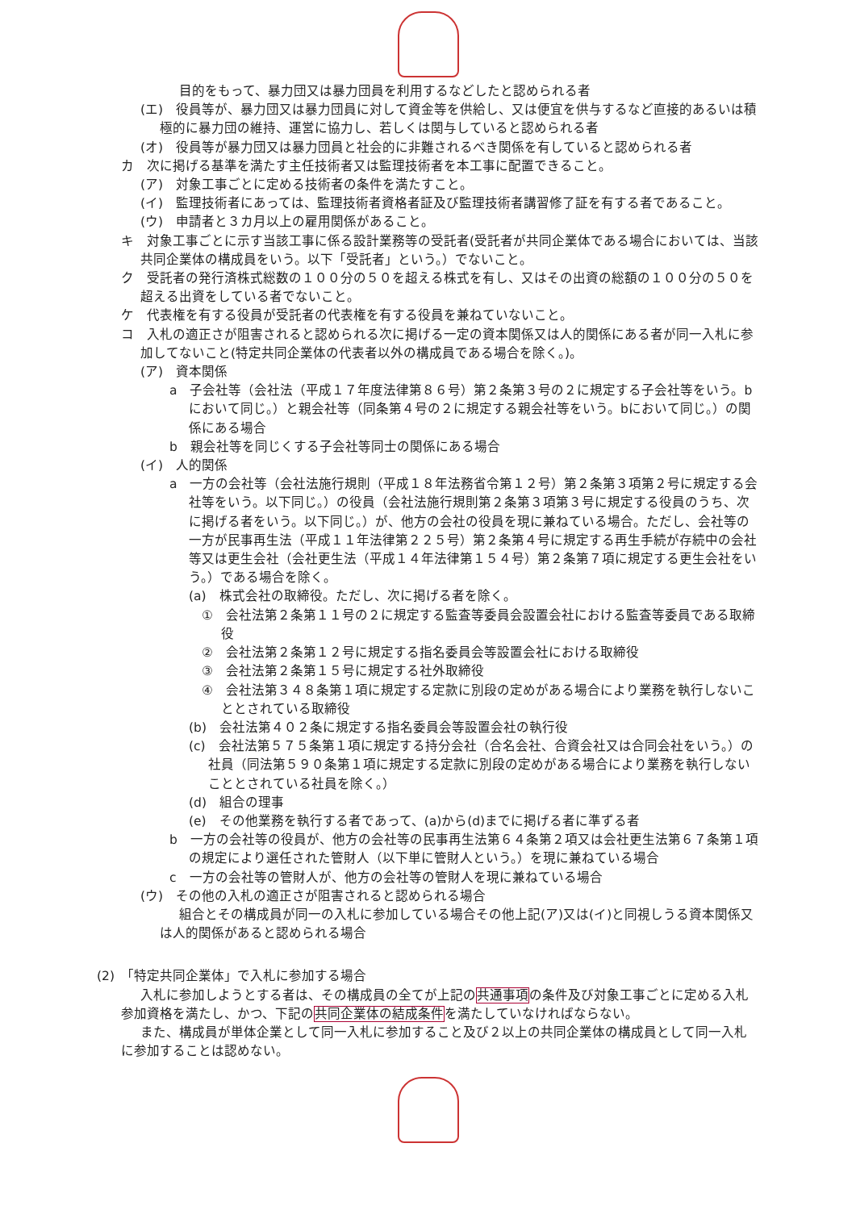目的をもって、暴力団又は暴力団員を利用するなどしたと認められる者
(エ)　役員等が、暴力団又は暴力団員に対して資金等を供給し、又は便宜を供与するなど直接的あるいは積極的に暴力団の維持、運営に協力し、若しくは関与していると認められる者
(オ)　役員等が暴力団又は暴力団員と社会的に非難されるべき関係を有していると認められる者
カ　次に掲げる基準を満たす主任技術者又は監理技術者を本工事に配置できること。
(ア)　対象工事ごとに定める技術者の条件を満たすこと。
(イ)　監理技術者にあっては、監理技術者資格者証及び監理技術者講習修了証を有する者であること。
(ウ)　申請者と３カ月以上の雇用関係があること。
キ　対象工事ごとに示す当該工事に係る設計業務等の受託者(受託者が共同企業体である場合においては、当該共同企業体の構成員をいう。以下「受託者」という。）でないこと。
ク　受託者の発行済株式総数の１００分の５０を超える株式を有し、又はその出資の総額の１００分の５０を超える出資をしている者でないこと。
ケ　代表権を有する役員が受託者の代表権を有する役員を兼ねていないこと。
コ　入札の適正さが阻害されると認められる次に掲げる一定の資本関係又は人的関係にある者が同一入札に参加してないこと(特定共同企業体の代表者以外の構成員である場合を除く。)。
(ア)　資本関係
a　子会社等（会社法（平成１７年度法律第８６号）第２条第３号の２に規定する子会社等をいう。bにおいて同じ。）と親会社等（同条第４号の２に規定する親会社等をいう。bにおいて同じ。）の関係にある場合
b　親会社等を同じくする子会社等同士の関係にある場合
(イ)　人的関係
a　一方の会社等（会社法施行規則（平成１８年法務省令第１２号）第２条第３項第２号に規定する会社等をいう。以下同じ。）の役員（会社法施行規則第２条第３項第３号に規定する役員のうち、次に掲げる者をいう。以下同じ。）が、他方の会社の役員を現に兼ねている場合。ただし、会社等の一方が民事再生法（平成１１年法律第２２５号）第２条第４号に規定する再生手続が存続中の会社等又は更生会社（会社更生法（平成１４年法律第１５４号）第２条第７項に規定する更生会社をいう。）である場合を除く。
(a)　株式会社の取締役。ただし、次に掲げる者を除く。
①　会社法第２条第１１号の２に規定する監査等委員会設置会社における監査等委員である取締役
②　会社法第２条第１２号に規定する指名委員会等設置会社における取締役
③　会社法第２条第１５号に規定する社外取締役
④　会社法第３４８条第１項に規定する定款に別段の定めがある場合により業務を執行しないこととされている取締役
(b)　会社法第４０２条に規定する指名委員会等設置会社の執行役
(c)　会社法第５７５条第１項に規定する持分会社（合名会社、合資会社又は合同会社をいう。）の社員（同法第５９０条第１項に規定する定款に別段の定めがある場合により業務を執行しないこととされている社員を除く。）
(d)　組合の理事
(e)　その他業務を執行する者であって、(a)から(d)までに掲げる者に準ずる者
b　一方の会社等の役員が、他方の会社等の民事再生法第６４条第２項又は会社更生法第６７条第１項の規定により選任された管財人（以下単に管財人という。）を現に兼ねている場合
c　一方の会社等の管財人が、他方の会社等の管財人を現に兼ねている場合
(ウ)　その他の入札の適正さが阻害されると認められる場合
組合とその構成員が同一の入札に参加している場合その他上記(ア)又は(イ)と同視しうる資本関係又は人的関係があると認められる場合
(2)　「特定共同企業体」で入札に参加する場合
入札に参加しようとする者は、その構成員の全てが上記の共通事項の条件及び対象工事ごとに定める入札参加資格を満たし、かつ、下記の共同企業体の結成条件を満たしていなければならない。
また、構成員が単体企業として同一入札に参加すること及び２以上の共同企業体の構成員として同一入札に参加することは認めない。